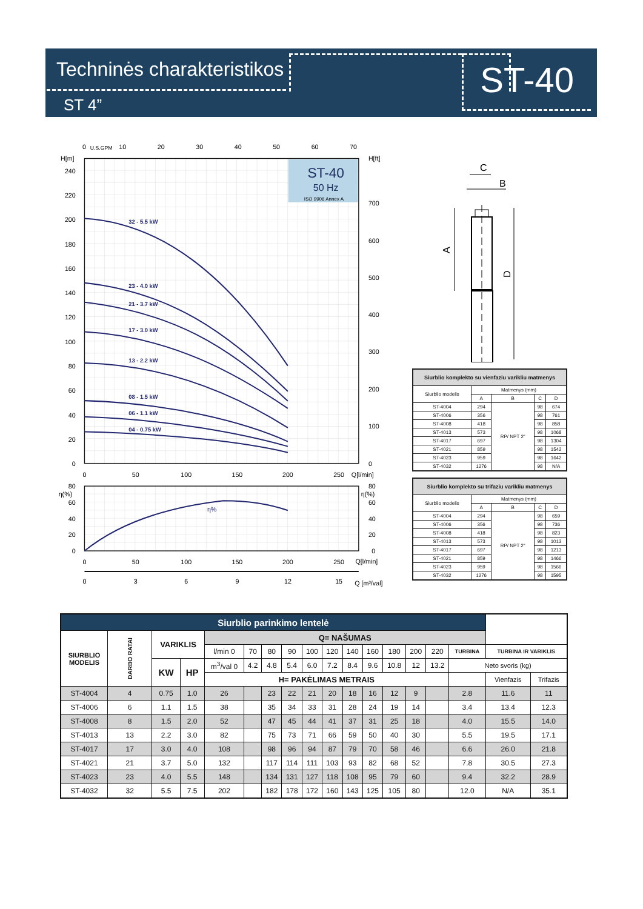Techninės charakteristikos
ST 4”
ST-40
ST-40
50 Hz
ISO 9906 Annex A
32 - 5.5 kW
23 - 4.0 kW
21 - 3.7 kW
17 - 3.0 kW
13 - 2.2 kW
08 - 1.5 kW
06 - 1.1 kW
04 - 0.75 kW
240
220
200
180
160
140
120
100
80
60
40
20
0
H[m]
H[ft]
700
600
500
400
300
200
100
0
0
U.S.GPM
10
20
30
40
50
60
70
0
50
100
150
200
250
Q[l/min]
η%
80
60
40
20
0
η(%)
η(%)
80
60
40
20
0
0
50
100
150
200
250
Q[l/min]
0
3
6
9
12
15
Q [m³/val]
C
B
A
D
| Siurblio komplekto su vienfaziu varikliu matmenys | | | | |
| --- | --- | --- | --- | --- |
| Siurblio modelis | Matmenys (mm) | | | |
| | A | B | C | D |
| ST-4004 | 294 | RP/ NPT 2" | 98 | 674 |
| ST-4006 | 356 | | 98 | 761 |
| ST-4008 | 418 | | 98 | 858 |
| ST-4013 | 573 | | 98 | 1068 |
| ST-4017 | 697 | | 98 | 1304 |
| ST-4021 | 859 | | 98 | 1542 |
| ST-4023 | 959 | | 98 | 1642 |
| ST-4032 | 1276 | | 98 | N/A |
| Siurblio komplekto su trifaziu varikliu matmenys | | | | |
| --- | --- | --- | --- | --- |
| Siurblio modelis | Matmenys (mm) | | | |
| | A | B | C | D |
| ST-4004 | 294 | RP/ NPT 2" | 98 | 659 |
| ST-4006 | 356 | | 98 | 736 |
| ST-4008 | 418 | | 98 | 823 |
| ST-4013 | 573 | | 98 | 1013 |
| ST-4017 | 697 | | 98 | 1213 |
| ST-4021 | 859 | | 98 | 1466 |
| ST-4023 | 959 | | 98 | 1566 |
| ST-4032 | 1276 | | 98 | 1595 |
| Siurblio parinkimo lentelė | | | | | | | | | | | | | | | | | |
| --- | --- | --- | --- | --- | --- | --- | --- | --- | --- | --- | --- | --- | --- | --- | --- | --- | --- |
| SIURBLIO MODELIS | DARBO RATAI | VARIKLIS | | Q= NAŠUMAS | | | | | | | | | | | | | |
| | | | | l/min 0 | 70 | 80 | 90 | 100 | 120 | 140 | 160 | 180 | 200 | 220 | TURBINA | TURBINA IR VARIKLIS | |
| | | KW | HP | m<sup>3</sup>/val 0 | 4.2 | 4.8 | 5.4 | 6.0 | 7.2 | 8.4 | 9.6 | 10.8 | 12 | 13.2 | Neto svoris (kg) | | |
| | | | | H= PAKĖLIMAS METRAIS | | | | | | | | | | | | Vienfazis | Trifazis |
| ST-4004 | 4 | 0.75 | 1.0 | 26 | | 23 | 22 | 21 | 20 | 18 | 16 | 12 | 9 | | 2.8 | 11.6 | 11 |
| ST-4006 | 6 | 1.1 | 1.5 | 38 | | 35 | 34 | 33 | 31 | 28 | 24 | 19 | 14 | | 3.4 | 13.4 | 12.3 |
| ST-4008 | 8 | 1.5 | 2.0 | 52 | | 47 | 45 | 44 | 41 | 37 | 31 | 25 | 18 | | 4.0 | 15.5 | 14.0 |
| ST-4013 | 13 | 2.2 | 3.0 | 82 | | 75 | 73 | 71 | 66 | 59 | 50 | 40 | 30 | | 5.5 | 19.5 | 17.1 |
| ST-4017 | 17 | 3.0 | 4.0 | 108 | | 98 | 96 | 94 | 87 | 79 | 70 | 58 | 46 | | 6.6 | 26.0 | 21.8 |
| ST-4021 | 21 | 3.7 | 5.0 | 132 | | 117 | 114 | 111 | 103 | 93 | 82 | 68 | 52 | | 7.8 | 30.5 | 27.3 |
| ST-4023 | 23 | 4.0 | 5.5 | 148 | | 134 | 131 | 127 | 118 | 108 | 95 | 79 | 60 | | 9.4 | 32.2 | 28.9 |
| ST-4032 | 32 | 5.5 | 7.5 | 202 | | 182 | 178 | 172 | 160 | 143 | 125 | 105 | 80 | | 12.0 | N/A | 35.1 |